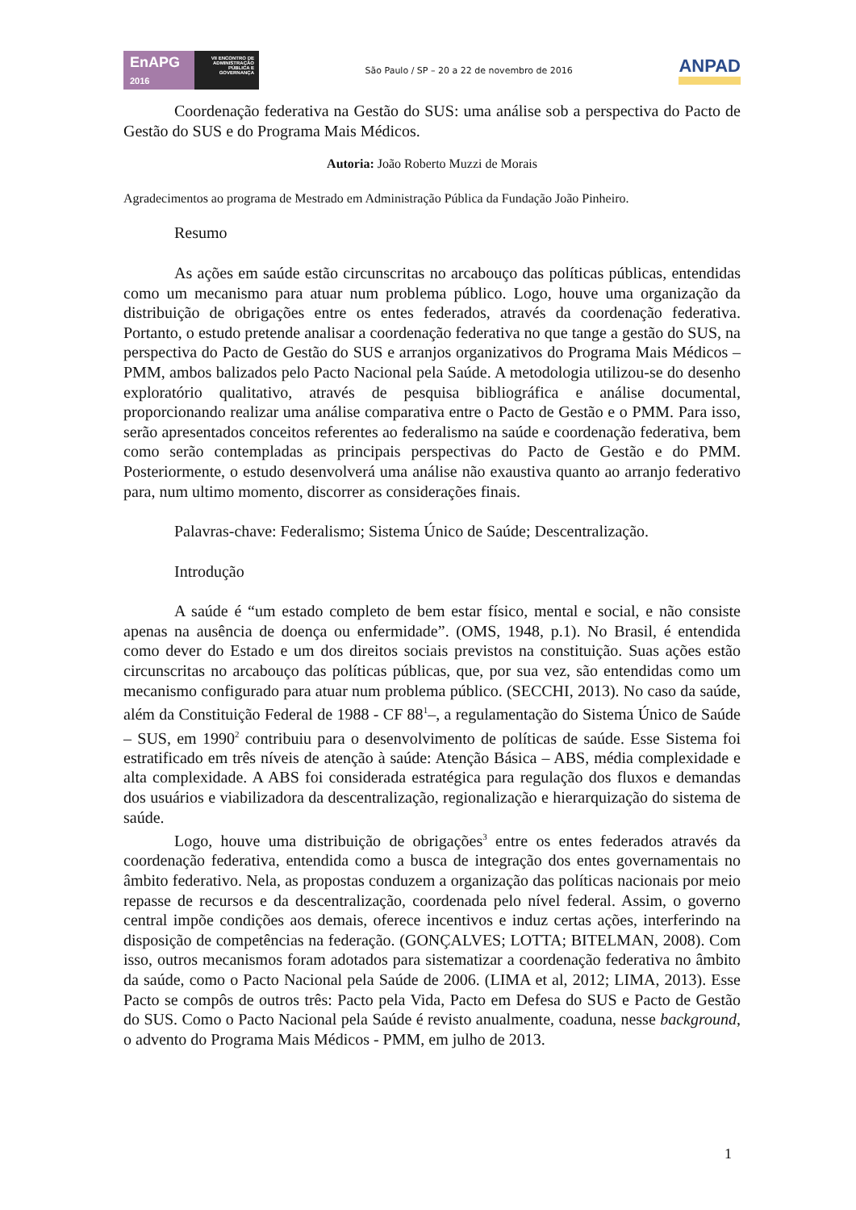EnAPG
2016
VII ENCONTRO DE ADMINISTRAÇÃO PÚBLICA E GOVERNANÇA
São Paulo / SP – 20 a 22 de novembro de 2016
ANPAD
Coordenação federativa na Gestão do SUS: uma análise sob a perspectiva do Pacto de Gestão do SUS e do Programa Mais Médicos.
Autoria: João Roberto Muzzi de Morais
Agradecimentos ao programa de Mestrado em Administração Pública da Fundação João Pinheiro.
Resumo
As ações em saúde estão circunscritas no arcabouço das políticas públicas, entendidas como um mecanismo para atuar num problema público. Logo, houve uma organização da distribuição de obrigações entre os entes federados, através da coordenação federativa. Portanto, o estudo pretende analisar a coordenação federativa no que tange a gestão do SUS, na perspectiva do Pacto de Gestão do SUS e arranjos organizativos do Programa Mais Médicos – PMM, ambos balizados pelo Pacto Nacional pela Saúde. A metodologia utilizou-se do desenho exploratório qualitativo, através de pesquisa bibliográfica e análise documental, proporcionando realizar uma análise comparativa entre o Pacto de Gestão e o PMM. Para isso, serão apresentados conceitos referentes ao federalismo na saúde e coordenação federativa, bem como serão contempladas as principais perspectivas do Pacto de Gestão e do PMM. Posteriormente, o estudo desenvolverá uma análise não exaustiva quanto ao arranjo federativo para, num ultimo momento, discorrer as considerações finais.
Palavras-chave: Federalismo; Sistema Único de Saúde; Descentralização.
Introdução
A saúde é “um estado completo de bem estar físico, mental e social, e não consiste apenas na ausência de doença ou enfermidade”. (OMS, 1948, p.1). No Brasil, é entendida como dever do Estado e um dos direitos sociais previstos na constituição. Suas ações estão circunscritas no arcabouço das políticas públicas, que, por sua vez, são entendidas como um mecanismo configurado para atuar num problema público. (SECCHI, 2013). No caso da saúde, além da Constituição Federal de 1988 - CF 88<sup>1</sup>–, a regulamentação do Sistema Único de Saúde – SUS, em 1990<sup>2</sup> contribuiu para o desenvolvimento de políticas de saúde. Esse Sistema foi estratificado em três níveis de atenção à saúde: Atenção Básica – ABS, média complexidade e alta complexidade. A ABS foi considerada estratégica para regulação dos fluxos e demandas dos usuários e viabilizadora da descentralização, regionalização e hierarquização do sistema de saúde.
Logo, houve uma distribuição de obrigações<sup>3</sup> entre os entes federados através da coordenação federativa, entendida como a busca de integração dos entes governamentais no âmbito federativo. Nela, as propostas conduzem a organização das políticas nacionais por meio repasse de recursos e da descentralização, coordenada pelo nível federal. Assim, o governo central impõe condições aos demais, oferece incentivos e induz certas ações, interferindo na disposição de competências na federação. (GONÇALVES; LOTTA; BITELMAN, 2008). Com isso, outros mecanismos foram adotados para sistematizar a coordenação federativa no âmbito da saúde, como o Pacto Nacional pela Saúde de 2006. (LIMA et al, 2012; LIMA, 2013). Esse Pacto se compôs de outros três: Pacto pela Vida, Pacto em Defesa do SUS e Pacto de Gestão do SUS. Como o Pacto Nacional pela Saúde é revisto anualmente, coaduna, nesse background, o advento do Programa Mais Médicos - PMM, em julho de 2013.
1